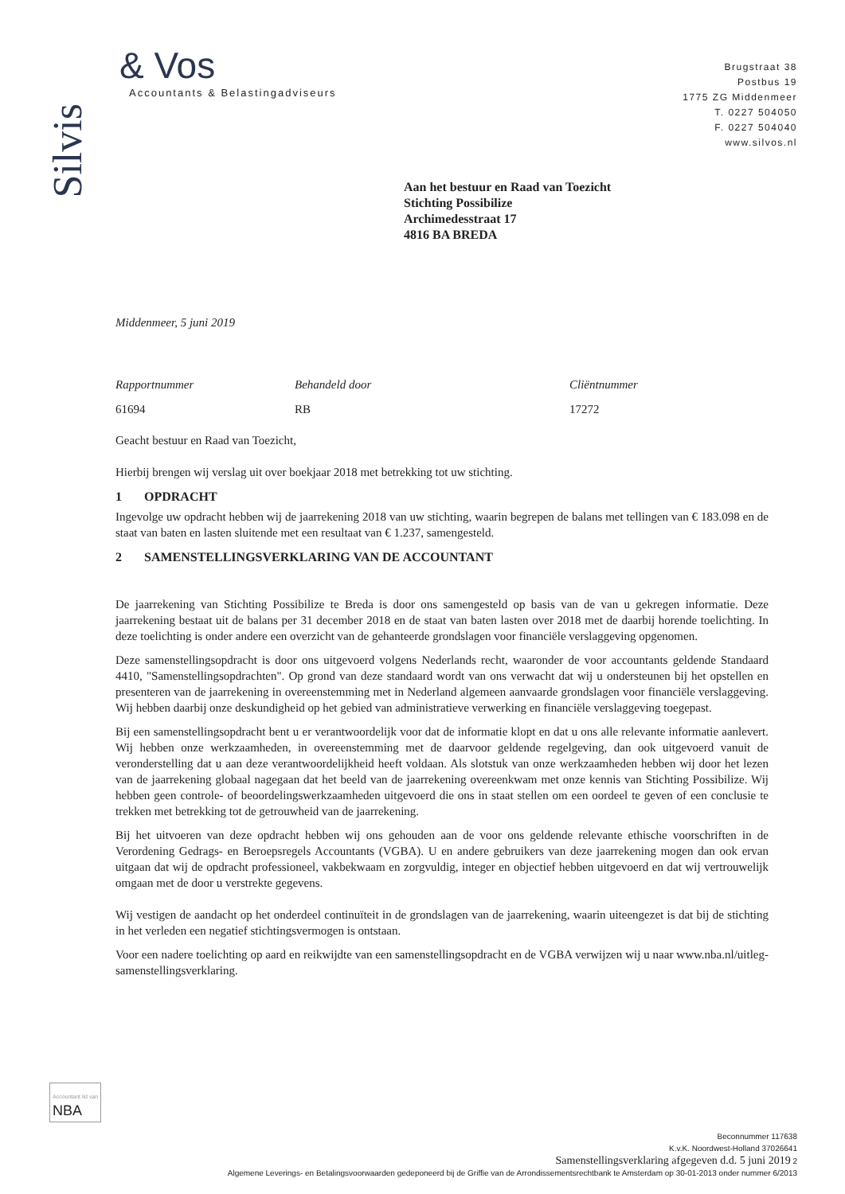Silvis
& Vos
Accountants & Belastingadviseurs
Brugstraat 38
Postbus 19
1775 ZG Middenmeer
T. 0227 504050
F. 0227 504040
www.silvos.nl
Aan het bestuur en Raad van Toezicht
Stichting Possibilize
Archimedesstraat 17
4816 BA BREDA
Middenmeer, 5 juni 2019
Rapportnummer Behandeld door Cliëntnummer
61694 RB 17272
Geacht bestuur en Raad van Toezicht,
Hierbij brengen wij verslag uit over boekjaar 2018 met betrekking tot uw stichting.
1 OPDRACHT
Ingevolge uw opdracht hebben wij de jaarrekening 2018 van uw stichting, waarin begrepen de balans met tellingen van € 183.098 en de staat van baten en lasten sluitende met een resultaat van € 1.237, samengesteld.
2 SAMENSTELLINGSVERKLARING VAN DE ACCOUNTANT
De jaarrekening van Stichting Possibilize te Breda is door ons samengesteld op basis van de van u gekregen informatie. Deze jaarrekening bestaat uit de balans per 31 december 2018 en de staat van baten lasten over 2018 met de daarbij horende toelichting. In deze toelichting is onder andere een overzicht van de gehanteerde grondslagen voor financiële verslaggeving opgenomen.
Deze samenstellingsopdracht is door ons uitgevoerd volgens Nederlands recht, waaronder de voor accountants geldende Standaard 4410, "Samenstellingsopdrachten". Op grond van deze standaard wordt van ons verwacht dat wij u ondersteunen bij het opstellen en presenteren van de jaarrekening in overeenstemming met in Nederland algemeen aanvaarde grondslagen voor financiële verslaggeving. Wij hebben daarbij onze deskundigheid op het gebied van administratieve verwerking en financiële verslaggeving toegepast.
Bij een samenstellingsopdracht bent u er verantwoordelijk voor dat de informatie klopt en dat u ons alle relevante informatie aanlevert. Wij hebben onze werkzaamheden, in overeenstemming met de daarvoor geldende regelgeving, dan ook uitgevoerd vanuit de veronderstelling dat u aan deze verantwoordelijkheid heeft voldaan. Als slotstuk van onze werkzaamheden hebben wij door het lezen van de jaarrekening globaal nagegaan dat het beeld van de jaarrekening overeenkwam met onze kennis van Stichting Possibilize. Wij hebben geen controle- of beoordelingswerkzaamheden uitgevoerd die ons in staat stellen om een oordeel te geven of een conclusie te trekken met betrekking tot de getrouwheid van de jaarrekening.
Bij het uitvoeren van deze opdracht hebben wij ons gehouden aan de voor ons geldende relevante ethische voorschriften in de Verordening Gedrags- en Beroepsregels Accountants (VGBA). U en andere gebruikers van deze jaarrekening mogen dan ook ervan uitgaan dat wij de opdracht professioneel, vakbekwaam en zorgvuldig, integer en objectief hebben uitgevoerd en dat wij vertrouwelijk omgaan met de door u verstrekte gegevens.
Wij vestigen de aandacht op het onderdeel continuïteit in de grondslagen van de jaarrekening, waarin uiteengezet is dat bij de stichting in het verleden een negatief stichtingsvermogen is ontstaan.
Voor een nadere toelichting op aard en reikwijdte van een samenstellingsopdracht en de VGBA verwijzen wij u naar www.nba.nl/uitleg-samenstellingsverklaring.
Accountant lid van
NBA
Beconnummer 117638
K.v.K. Noordwest-Holland 37026641
Samenstellingsverklaring afgegeven d.d. 5 juni 2019 2
Algemene Leverings- en Betalingsvoorwaarden gedeponeerd bij de Griffie van de Arrondissementsrechtbank te Amsterdam op 30-01-2013 onder nummer 6/2013